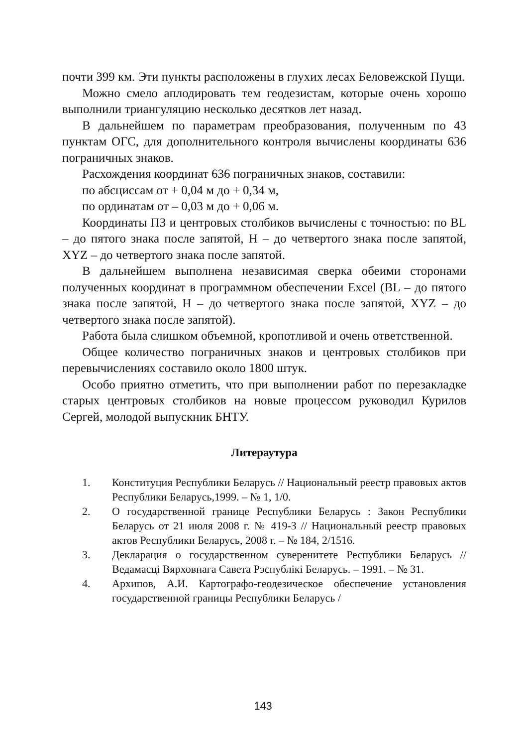почти 399 км. Эти пункты расположены в глухих лесах Беловежской Пущи.
Можно смело аплодировать тем геодезистам, которые очень хорошо выполнили триангуляцию несколько десятков лет назад.
В дальнейшем по параметрам преобразования, полученным по 43 пунктам ОГС, для дополнительного контроля вычислены координаты 636 пограничных знаков.
Расхождения координат 636 пограничных знаков, составили:
по абсциссам от + 0,04 м до + 0,34 м,
по ординатам от – 0,03 м до + 0,06 м.
Координаты ПЗ и центровых столбиков вычислены с точностью: по BL – до пятого знака после запятой, H – до четвертого знака после запятой, XYZ – до четвертого знака после запятой.
В дальнейшем выполнена независимая сверка обеими сторонами полученных координат в программном обеспечении Excel (BL – до пятого знака после запятой, H – до четвертого знака после запятой, XYZ – до четвертого знака после запятой).
Работа была слишком объемной, кропотливой и очень ответственной.
Общее количество пограничных знаков и центровых столбиков при перевычислениях составило около 1800 штук.
Особо приятно отметить, что при выполнении работ по перезакладке старых центровых столбиков на новые процессом руководил Курилов Сергей, молодой выпускник БНТУ.
Литераутура
1. Конституция Республики Беларусь // Национальный реестр правовых актов Республики Беларусь,1999. – № 1, 1/0.
2. О государственной границе Республики Беларусь : Закон Республики Беларусь от 21 июля 2008 г. № 419-З // Национальный реестр правовых актов Республики Беларусь, 2008 г. – № 184, 2/1516.
3. Декларация о государственном суверенитете Республики Беларусь // Ведамасці Вярховнага Савета Рэспублікі Беларусь. – 1991. – № 31.
4. Архипов, А.И. Картографо-геодезическое обеспечение установления государственной границы Республики Беларусь /
143